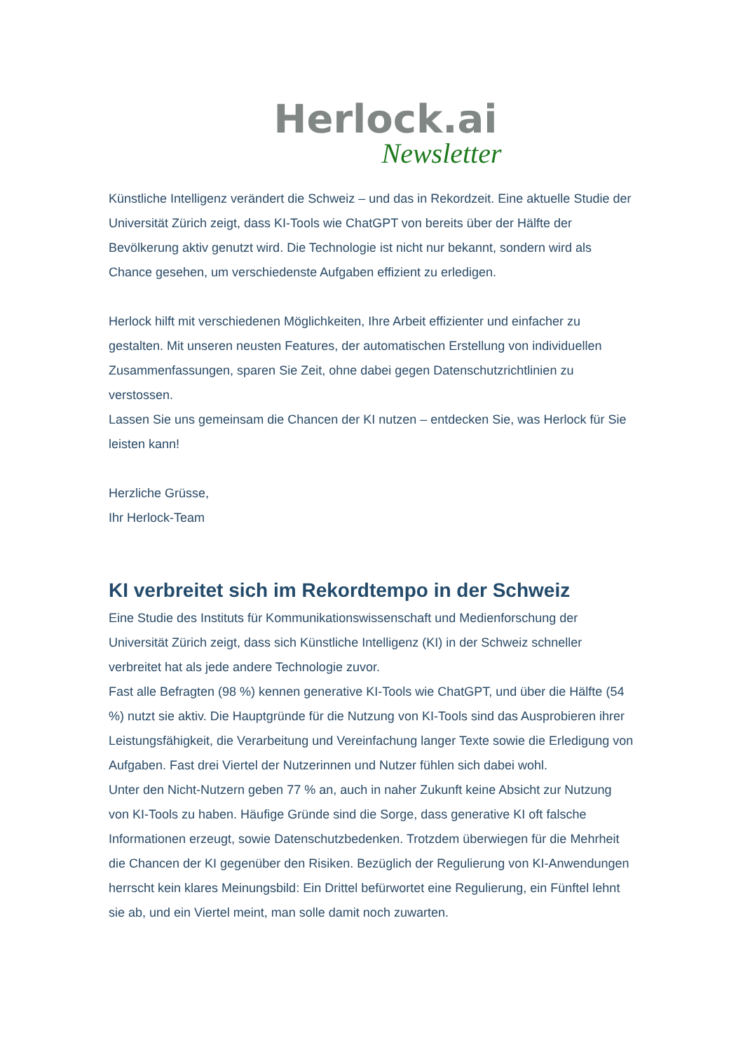Herlock.ai
Newsletter
Künstliche Intelligenz verändert die Schweiz – und das in Rekordzeit. Eine aktuelle Studie der Universität Zürich zeigt, dass KI-Tools wie ChatGPT von bereits über der Hälfte der Bevölkerung aktiv genutzt wird. Die Technologie ist nicht nur bekannt, sondern wird als Chance gesehen, um verschiedenste Aufgaben effizient zu erledigen.
Herlock hilft mit verschiedenen Möglichkeiten, Ihre Arbeit effizienter und einfacher zu gestalten. Mit unseren neusten Features, der automatischen Erstellung von individuellen Zusammenfassungen, sparen Sie Zeit, ohne dabei gegen Datenschutzrichtlinien zu verstossen.
Lassen Sie uns gemeinsam die Chancen der KI nutzen – entdecken Sie, was Herlock für Sie leisten kann!
Herzliche Grüsse,
Ihr Herlock-Team
KI verbreitet sich im Rekordtempo in der Schweiz
Eine Studie des Instituts für Kommunikationswissenschaft und Medienforschung der Universität Zürich zeigt, dass sich Künstliche Intelligenz (KI) in der Schweiz schneller verbreitet hat als jede andere Technologie zuvor.
Fast alle Befragten (98 %) kennen generative KI-Tools wie ChatGPT, und über die Hälfte (54 %) nutzt sie aktiv. Die Hauptgründe für die Nutzung von KI-Tools sind das Ausprobieren ihrer Leistungsfähigkeit, die Verarbeitung und Vereinfachung langer Texte sowie die Erledigung von Aufgaben. Fast drei Viertel der Nutzerinnen und Nutzer fühlen sich dabei wohl.
Unter den Nicht-Nutzern geben 77 % an, auch in naher Zukunft keine Absicht zur Nutzung von KI-Tools zu haben. Häufige Gründe sind die Sorge, dass generative KI oft falsche Informationen erzeugt, sowie Datenschutzbedenken. Trotzdem überwiegen für die Mehrheit die Chancen der KI gegenüber den Risiken. Bezüglich der Regulierung von KI-Anwendungen herrscht kein klares Meinungsbild: Ein Drittel befürwortet eine Regulierung, ein Fünftel lehnt sie ab, und ein Viertel meint, man solle damit noch zuwarten.